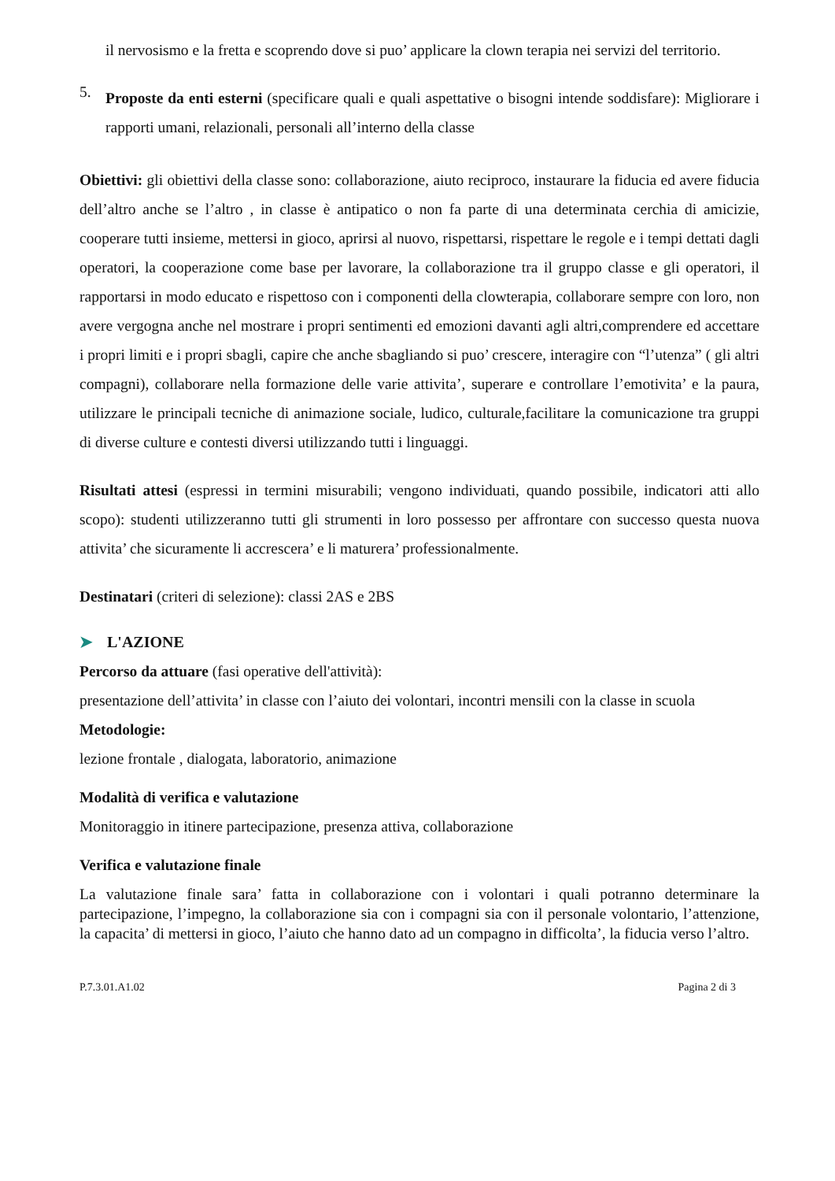il nervosismo e la fretta e scoprendo dove si puo’ applicare la clown terapia nei servizi del territorio.
5.
Proposte da enti esterni (specificare quali e quali aspettative o bisogni intende soddisfare): Migliorare i rapporti umani, relazionali, personali all’interno della classe
Obiettivi: gli obiettivi della classe sono: collaborazione, aiuto reciproco, instaurare la fiducia ed avere fiducia dell’altro anche se l’altro , in classe è antipatico o non fa parte di una determinata cerchia di amicizie, cooperare tutti insieme, mettersi in gioco, aprirsi al nuovo, rispettarsi, rispettare le regole e i tempi dettati dagli operatori, la cooperazione come base per lavorare, la collaborazione tra il gruppo classe e gli operatori, il rapportarsi in modo educato e rispettoso con i componenti della clowterapia, collaborare sempre con loro, non avere vergogna anche nel mostrare i propri sentimenti ed emozioni davanti agli altri,comprendere ed accettare i propri limiti e i propri sbagli, capire che anche sbagliando si puo’ crescere, interagire con “l’utenza” ( gli altri compagni), collaborare nella formazione delle varie attivita’, superare e controllare l’emotivita’ e la paura, utilizzare le principali tecniche di animazione sociale, ludico, culturale,facilitare la comunicazione tra gruppi di diverse culture e contesti diversi utilizzando tutti i linguaggi.
Risultati attesi (espressi in termini misurabili; vengono individuati, quando possibile, indicatori atti allo scopo): studenti utilizzeranno tutti gli strumenti in loro possesso per affrontare con successo questa nuova attivita’ che sicuramente li accrescera’ e li maturera’ professionalmente.
Destinatari (criteri di selezione): classi 2AS e 2BS
➤ L'AZIONE
Percorso da attuare (fasi operative dell'attività):
presentazione dell’attivita’ in classe con l’aiuto dei volontari, incontri mensili con la classe in scuola
Metodologie:
lezione frontale , dialogata, laboratorio, animazione
Modalità di verifica e valutazione
Monitoraggio in itinere partecipazione, presenza attiva, collaborazione
Verifica e valutazione finale
La valutazione finale sara’ fatta in collaborazione con i volontari i quali potranno determinare la partecipazione, l’impegno, la collaborazione sia con i compagni sia con il personale volontario, l’attenzione, la capacita’ di mettersi in gioco, l’aiuto che hanno dato ad un compagno in difficolta’, la fiducia verso l’altro.
P.7.3.01.A1.02 Pagina 2 di 3